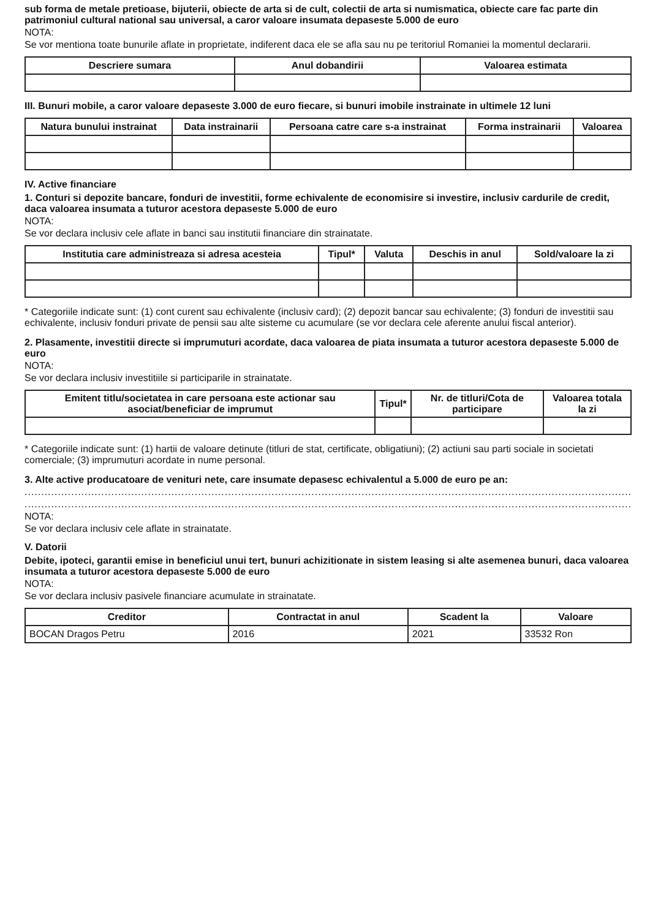sub forma de metale pretioase, bijuterii, obiecte de arta si de cult, colectii de arta si numismatica, obiecte care fac parte din patrimoniul cultural national sau universal, a caror valoare insumata depaseste 5.000 de euro
NOTA:
Se vor mentiona toate bunurile aflate in proprietate, indiferent daca ele se afla sau nu pe teritoriul Romaniei la momentul declararii.
| Descriere sumara | Anul dobandirii | Valoarea estimata |
| --- | --- | --- |
III. Bunuri mobile, a caror valoare depaseste 3.000 de euro fiecare, si bunuri imobile instrainate in ultimele 12 luni
| Natura bunului instrainat | Data instrainarii | Persoana catre care s-a instrainat | Forma instrainarii | Valoarea |
| --- | --- | --- | --- | --- |
IV. Active financiare
1. Conturi si depozite bancare, fonduri de investitii, forme echivalente de economisire si investire, inclusiv cardurile de credit, daca valoarea insumata a tuturor acestora depaseste 5.000 de euro
NOTA:
Se vor declara inclusiv cele aflate in banci sau institutii financiare din strainatate.
| Institutia care administreaza si adresa acesteia | Tipul* | Valuta | Deschis in anul | Sold/valoare la zi |
| --- | --- | --- | --- | --- |
* Categoriile indicate sunt: (1) cont curent sau echivalente (inclusiv card); (2) depozit bancar sau echivalente; (3) fonduri de investitii sau echivalente, inclusiv fonduri private de pensii sau alte sisteme cu acumulare (se vor declara cele aferente anului fiscal anterior).
2. Plasamente, investitii directe si imprumuturi acordate, daca valoarea de piata insumata a tuturor acestora depaseste 5.000 de euro
NOTA:
Se vor declara inclusiv investitiile si participarile in strainatate.
| Emitent titlu/societatea in care persoana este actionar sau asociat/beneficiar de imprumut | Tipul* | Nr. de titluri/Cota de participare | Valoarea totala la zi |
| --- | --- | --- | --- |
* Categoriile indicate sunt: (1) hartii de valoare detinute (titluri de stat, certificate, obligatiuni); (2) actiuni sau parti sociale in societati comerciale; (3) imprumuturi acordate in nume personal.
3. Alte active producatoare de venituri nete, care insumate depasesc echivalentul a 5.000 de euro pe an:
..................................................................................................................................................................................................
..................................................................................................................................................................................................
NOTA:
Se vor declara inclusiv cele aflate in strainatate.
V. Datorii
Debite, ipoteci, garantii emise in beneficiul unui tert, bunuri achizitionate in sistem leasing si alte asemenea bunuri, daca valoarea insumata a tuturor acestora depaseste 5.000 de euro
NOTA:
Se vor declara inclusiv pasivele financiare acumulate in strainatate.
| Creditor | Contractat in anul | Scadent la | Valoare |
| --- | --- | --- | --- |
| BOCAN Dragos Petru | 2016 | 2021 | 33532 Ron |